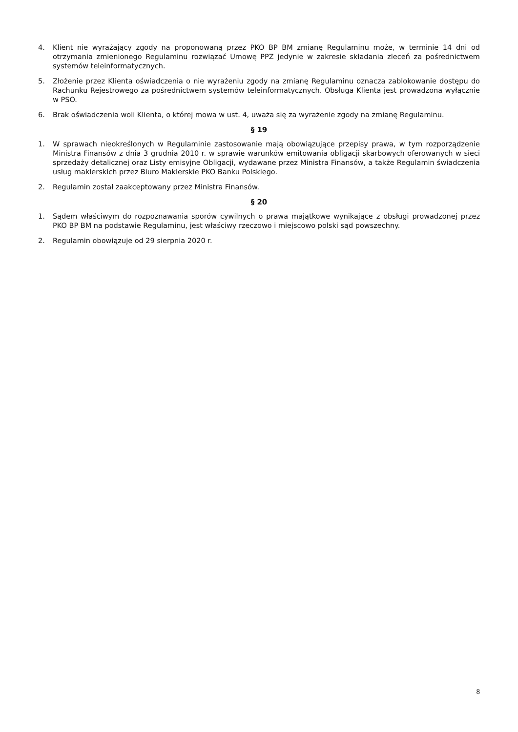4. Klient nie wyrażający zgody na proponowaną przez PKO BP BM zmianę Regulaminu może, w terminie 14 dni od otrzymania zmienionego Regulaminu rozwiązać Umowę PPZ jedynie w zakresie składania zleceń za pośrednictwem systemów teleinformatycznych.
5. Złożenie przez Klienta oświadczenia o nie wyrażeniu zgody na zmianę Regulaminu oznacza zablokowanie dostępu do Rachunku Rejestrowego za pośrednictwem systemów teleinformatycznych. Obsługa Klienta jest prowadzona wyłącznie w PSO.
6. Brak oświadczenia woli Klienta, o której mowa w ust. 4, uważa się za wyrażenie zgody na zmianę Regulaminu.
§ 19
1. W sprawach nieokreślonych w Regulaminie zastosowanie mają obowiązujące przepisy prawa, w tym rozporządzenie Ministra Finansów z dnia 3 grudnia 2010 r. w sprawie warunków emitowania obligacji skarbowych oferowanych w sieci sprzedaży detalicznej oraz Listy emisyjne Obligacji, wydawane przez Ministra Finansów, a także Regulamin świadczenia usług maklerskich przez Biuro Maklerskie PKO Banku Polskiego.
2. Regulamin został zaakceptowany przez Ministra Finansów.
§ 20
1. Sądem właściwym do rozpoznawania sporów cywilnych o prawa majątkowe wynikające z obsługi prowadzonej przez PKO BP BM na podstawie Regulaminu, jest właściwy rzeczowo i miejscowo polski sąd powszechny.
2. Regulamin obowiązuje od 29 sierpnia 2020 r.
8